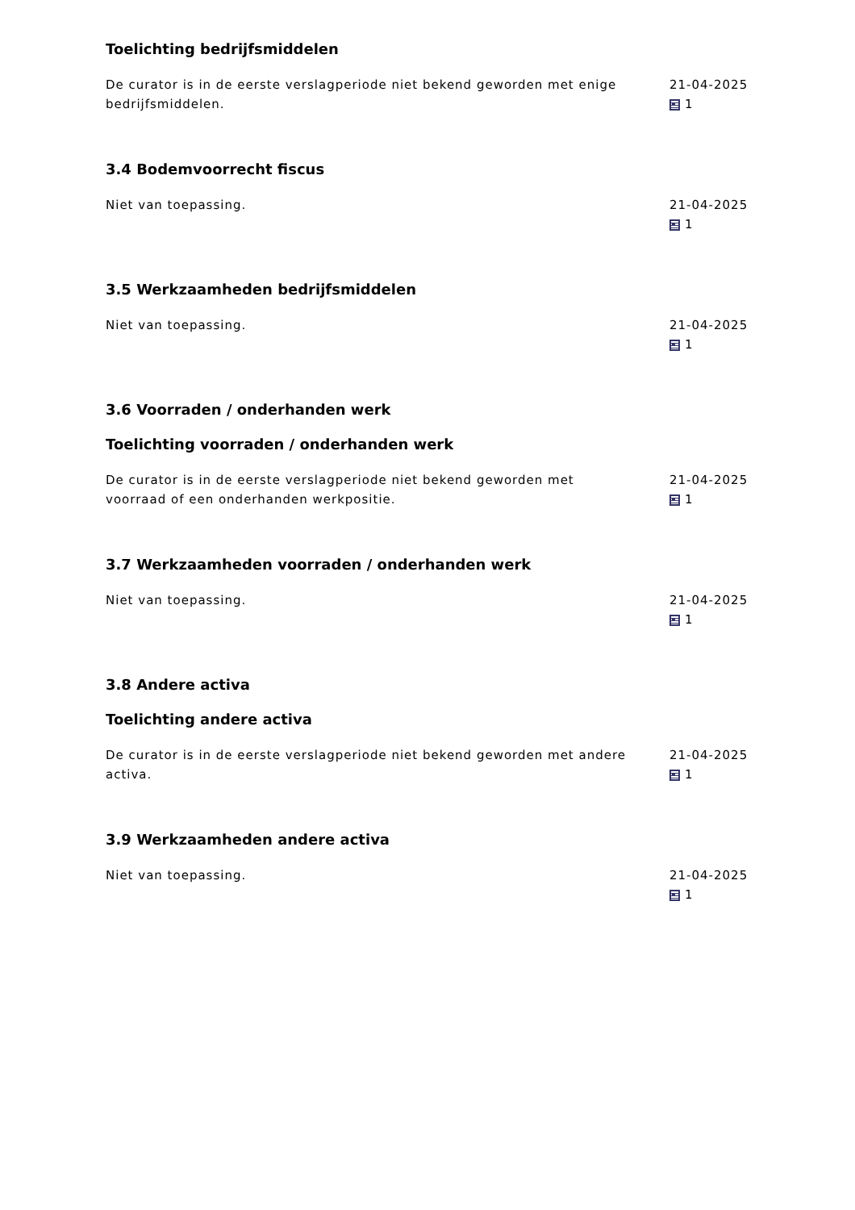Toelichting bedrijfsmiddelen
De curator is in de eerste verslagperiode niet bekend geworden met enige bedrijfsmiddelen.
21-04-2025
1
3.4 Bodemvoorrecht fiscus
Niet van toepassing. 21-04-2025
1
3.5 Werkzaamheden bedrijfsmiddelen
Niet van toepassing. 21-04-2025
1
3.6 Voorraden / onderhanden werk
Toelichting voorraden / onderhanden werk
De curator is in de eerste verslagperiode niet bekend geworden met voorraad of een onderhanden werkpositie.
21-04-2025
1
3.7 Werkzaamheden voorraden / onderhanden werk
Niet van toepassing. 21-04-2025
1
3.8 Andere activa
Toelichting andere activa
De curator is in de eerste verslagperiode niet bekend geworden met andere activa.
21-04-2025
1
3.9 Werkzaamheden andere activa
Niet van toepassing. 21-04-2025
1